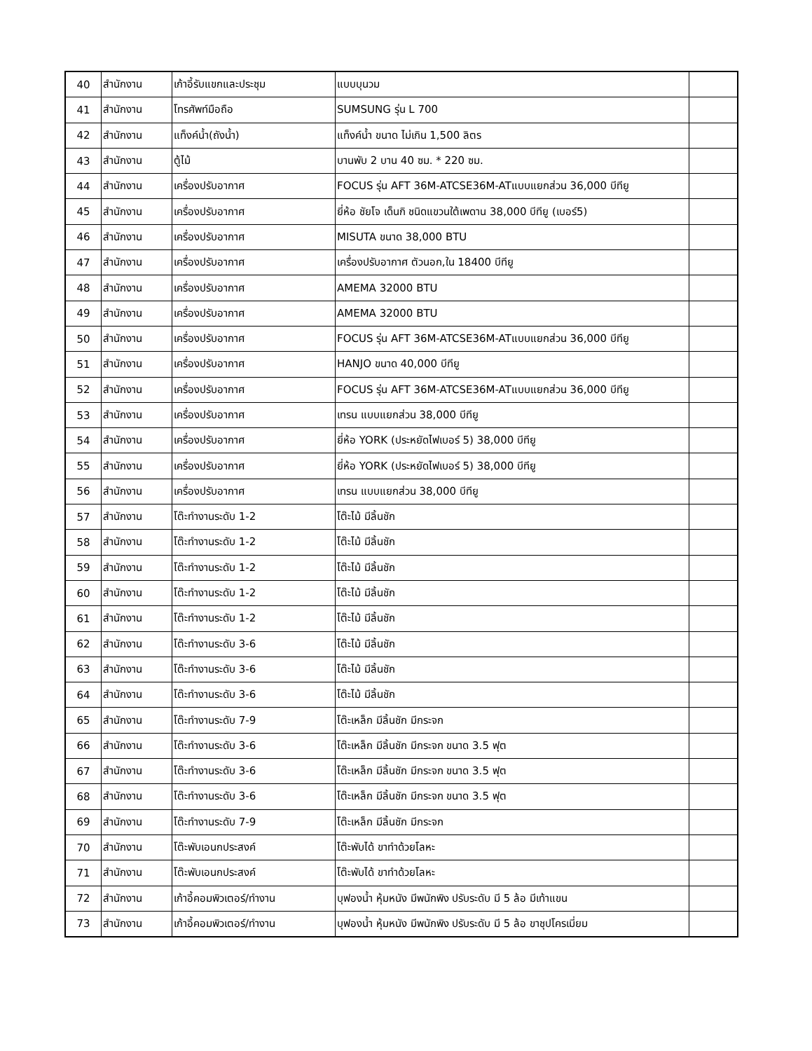| 40 | สำนักงาน | เก้าอี้รับแขกและประชุม | แบบบุนวม | |
| 41 | สำนักงาน | โทรศัพท์มือถือ | SUMSUNG รุ่น L 700 | |
| 42 | สำนักงาน | แท็งค์น้ำ(ถังน้ำ) | แท็งค์น้ำ ขนาด ไม่เกิน 1,500 ลิตร | |
| 43 | สำนักงาน | ตู้ไม้ | บานพับ 2 บาน 40 ซม. * 220 ซม. | |
| 44 | สำนักงาน | เครื่องปรับอากาศ | FOCUS รุ่น AFT 36M-ATCSE36M-ATแบบแยกส่วน 36,000 บีทียู | |
| 45 | สำนักงาน | เครื่องปรับอากาศ | ยี่ห้อ ชัยโจ เด็นกิ ชนิดแขวนใต้เพดาน 38,000 บีทียู (เบอร์5) | |
| 46 | สำนักงาน | เครื่องปรับอากาศ | MISUTA ขนาด 38,000 BTU | |
| 47 | สำนักงาน | เครื่องปรับอากาศ | เครื่องปรับอากาศ ตัวนอก,ใน 18400 บีทียู | |
| 48 | สำนักงาน | เครื่องปรับอากาศ | AMEMA 32000 BTU | |
| 49 | สำนักงาน | เครื่องปรับอากาศ | AMEMA 32000 BTU | |
| 50 | สำนักงาน | เครื่องปรับอากาศ | FOCUS รุ่น AFT 36M-ATCSE36M-ATแบบแยกส่วน 36,000 บีทียู | |
| 51 | สำนักงาน | เครื่องปรับอากาศ | HANJO ขนาด 40,000 บีทียู | |
| 52 | สำนักงาน | เครื่องปรับอากาศ | FOCUS รุ่น AFT 36M-ATCSE36M-ATแบบแยกส่วน 36,000 บีทียู | |
| 53 | สำนักงาน | เครื่องปรับอากาศ | เทรน แบบแยกส่วน 38,000 บีทียู | |
| 54 | สำนักงาน | เครื่องปรับอากาศ | ยี่ห้อ YORK (ประหยัดไฟเบอร์ 5) 38,000 บีทียู | |
| 55 | สำนักงาน | เครื่องปรับอากาศ | ยี่ห้อ YORK (ประหยัดไฟเบอร์ 5) 38,000 บีทียู | |
| 56 | สำนักงาน | เครื่องปรับอากาศ | เทรน แบบแยกส่วน 38,000 บีทียู | |
| 57 | สำนักงาน | โต๊ะทำงานระดับ 1-2 | โต๊ะไม้ มีลิ้นชัก | |
| 58 | สำนักงาน | โต๊ะทำงานระดับ 1-2 | โต๊ะไม้ มีลิ้นชัก | |
| 59 | สำนักงาน | โต๊ะทำงานระดับ 1-2 | โต๊ะไม้ มีลิ้นชัก | |
| 60 | สำนักงาน | โต๊ะทำงานระดับ 1-2 | โต๊ะไม้ มีลิ้นชัก | |
| 61 | สำนักงาน | โต๊ะทำงานระดับ 1-2 | โต๊ะไม้ มีลิ้นชัก | |
| 62 | สำนักงาน | โต๊ะทำงานระดับ 3-6 | โต๊ะไม้ มีลิ้นชัก | |
| 63 | สำนักงาน | โต๊ะทำงานระดับ 3-6 | โต๊ะไม้ มีลิ้นชัก | |
| 64 | สำนักงาน | โต๊ะทำงานระดับ 3-6 | โต๊ะไม้ มีลิ้นชัก | |
| 65 | สำนักงาน | โต๊ะทำงานระดับ 7-9 | โต๊ะเหล็ก มีลิ้นชัก มีกระจก | |
| 66 | สำนักงาน | โต๊ะทำงานระดับ 3-6 | โต๊ะเหล็ก มีลิ้นชัก มีกระจก ขนาด 3.5 ฟุต | |
| 67 | สำนักงาน | โต๊ะทำงานระดับ 3-6 | โต๊ะเหล็ก มีลิ้นชัก มีกระจก ขนาด 3.5 ฟุต | |
| 68 | สำนักงาน | โต๊ะทำงานระดับ 3-6 | โต๊ะเหล็ก มีลิ้นชัก มีกระจก ขนาด 3.5 ฟุต | |
| 69 | สำนักงาน | โต๊ะทำงานระดับ 7-9 | โต๊ะเหล็ก มีลิ้นชัก มีกระจก | |
| 70 | สำนักงาน | โต๊ะพับเอนกประสงค์ | โต๊ะพับได้ ขาทำด้วยโลหะ | |
| 71 | สำนักงาน | โต๊ะพับเอนกประสงค์ | โต๊ะพับได้ ขาทำด้วยโลหะ | |
| 72 | สำนักงาน | เก้าอี้คอมพิวเตอร์/ทำงาน | บุฟองน้ำ หุ้มหนัง มีพนักพิง ปรับระดับ มี 5 ล้อ มีเท้าแขน | |
| 73 | สำนักงาน | เก้าอี้คอมพิวเตอร์/ทำงาน | บุฟองน้ำ หุ้มหนัง มีพนักพิง ปรับระดับ มี 5 ล้อ ขาชุปโครเมี่ยม | |